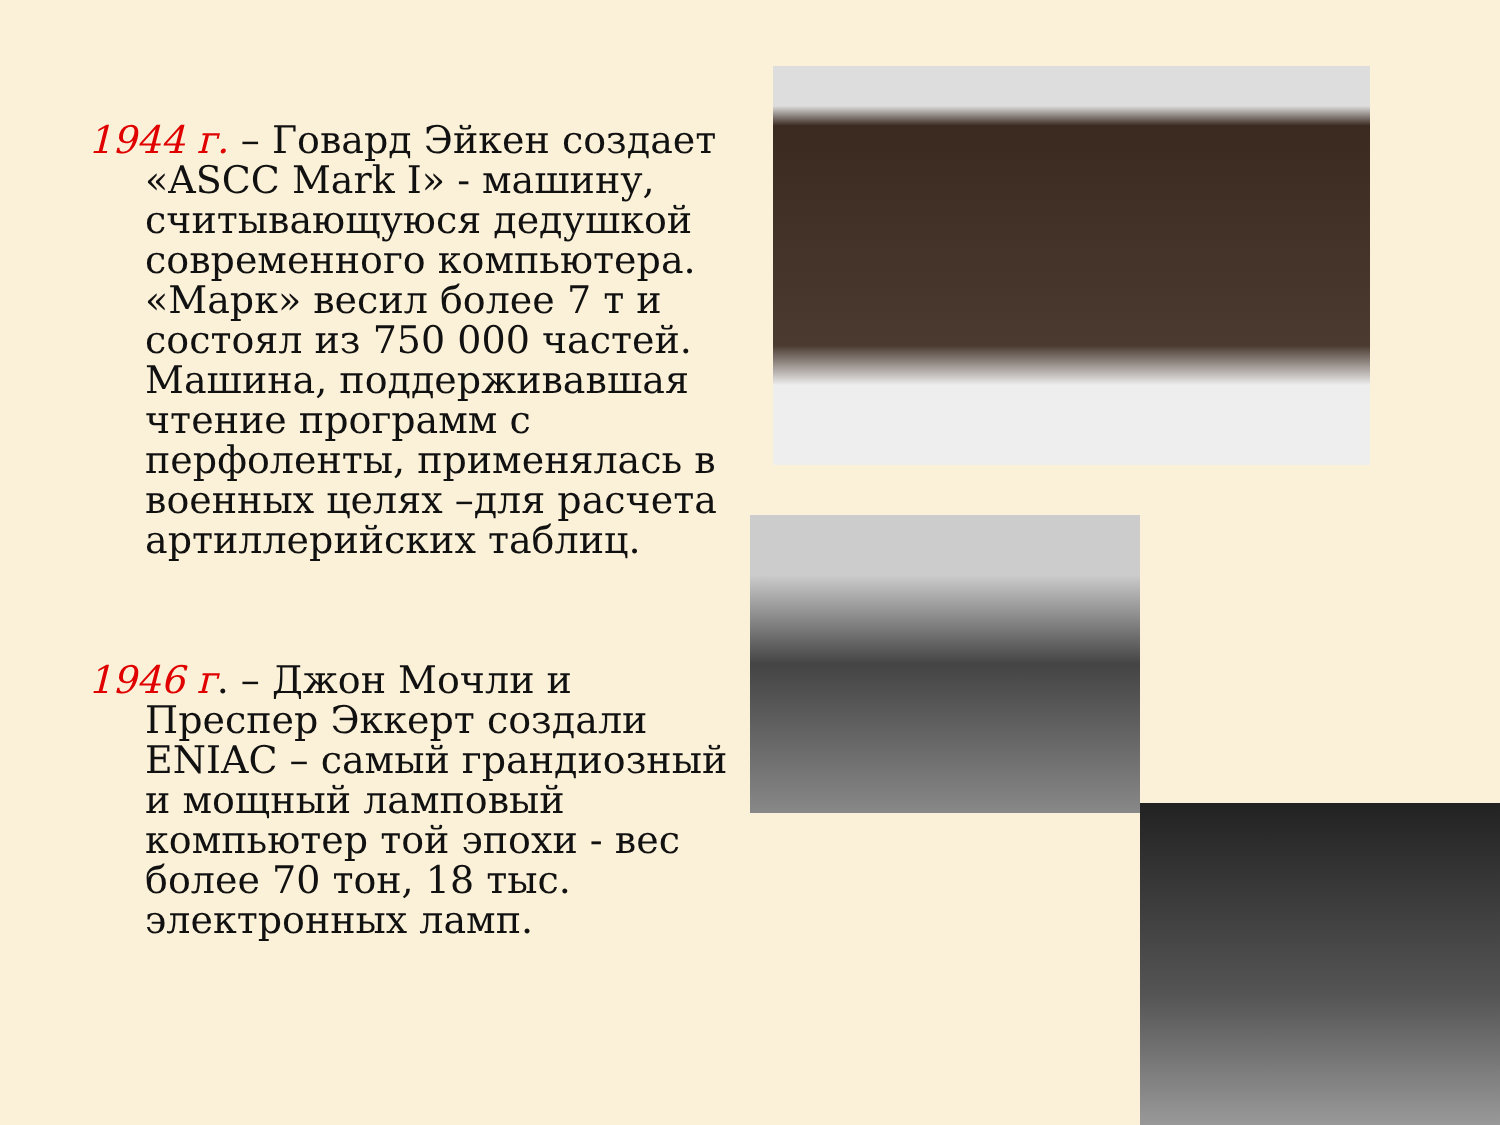1944 г. – Говард Эйкен создает «ASCC Mark I» - машину, считывающуюся дедушкой современного компьютера. «Марк» весил более 7 т и состоял из 750 000 частей. Машина, поддерживавшая чтение программ с перфоленты, применялась в военных целях –для расчета артиллерийских таблиц.
1946 г. – Джон Мочли и Преспер Эккерт создали ENIAC – самый грандиозный и мощный ламповый компьютер той эпохи - вес более 70 тон, 18 тыс. электронных ламп.